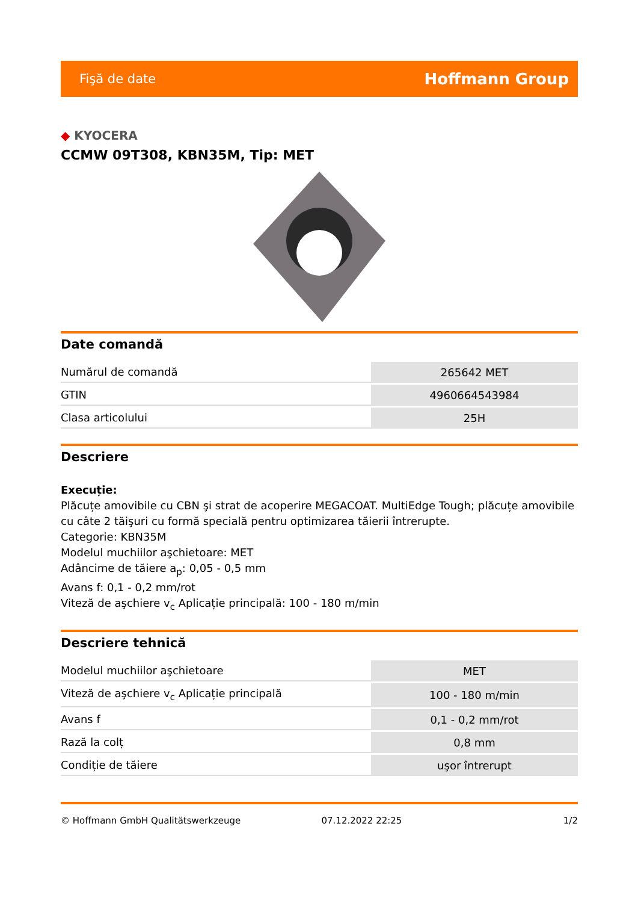Fişă de date Hoffmann Group
◆ KYOCERA
CCMW 09T308, KBN35M, Tip: MET
Date comandă
| Numărul de comandă | 265642 MET |
| GTIN | 4960664543984 |
| Clasa articolului | 25H |
Descriere
Execuție:
Plăcuțe amovibile cu CBN şi strat de acoperire MEGACOAT. MultiEdge Tough; plăcuțe amovibile cu câte 2 tăişuri cu formă specială pentru optimizarea tăierii întrerupte.
Categorie: KBN35M
Modelul muchiilor aşchietoare: MET
Adâncime de tăiere a<sub>p</sub>: 0,05 - 0,5 mm
Avans f: 0,1 - 0,2 mm/rot
Viteză de aşchiere v<sub>c</sub> Aplicație principală: 100 - 180 m/min
Descriere tehnică
| Modelul muchiilor aşchietoare | MET |
| Viteză de aşchiere v<sub>c</sub> Aplicație principală | 100 - 180 m/min |
| Avans f | 0,1 - 0,2 mm/rot |
| Rază la colț | 0,8 mm |
| Condiție de tăiere | uşor întrerupt |
© Hoffmann GmbH Qualitätswerkzeuge 07.12.2022 22:25 1/2